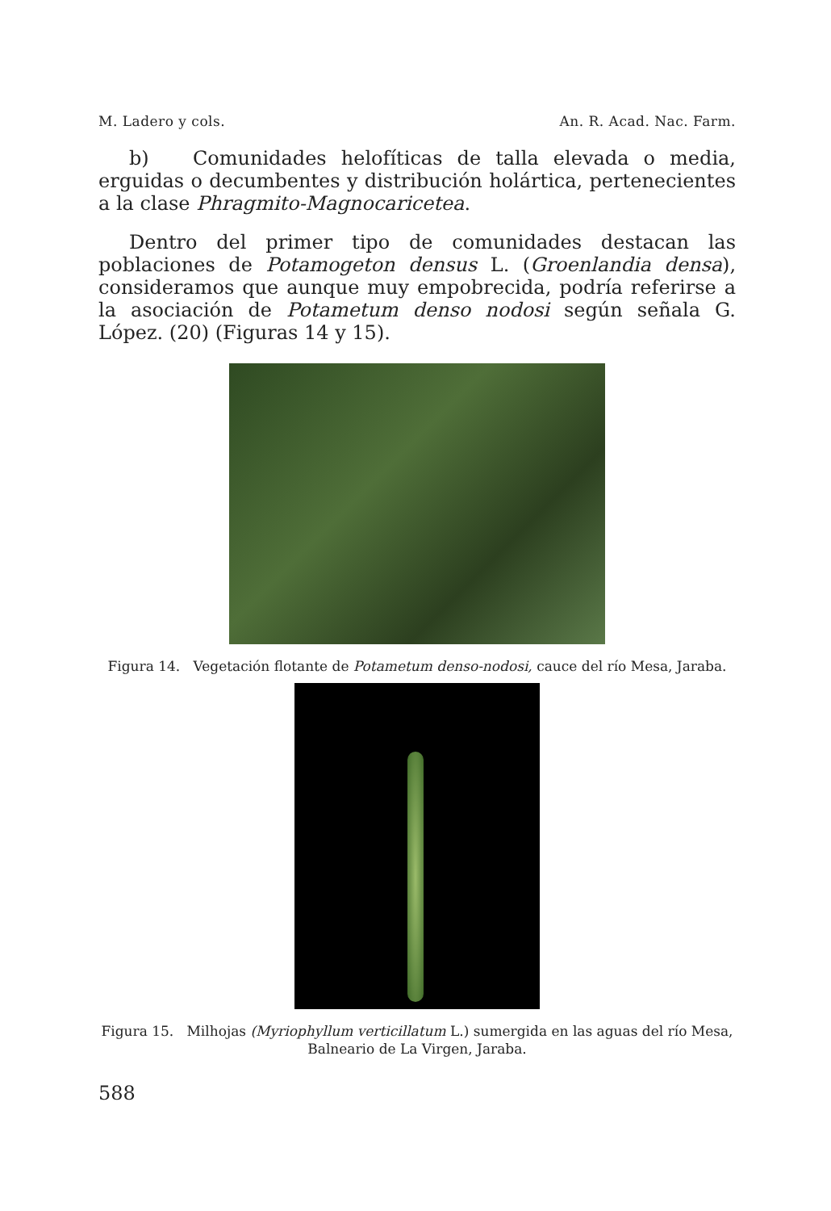M. Ladero y cols. An. R. Acad. Nac. Farm.
b) Comunidades helofíticas de talla elevada o media, erguidas o decumbentes y distribución holártica, pertenecientes a la clase Phragmito-Magnocaricetea.
Dentro del primer tipo de comunidades destacan las poblaciones de Potamogeton densus L. (Groenlandia densa), consideramos que aunque muy empobrecida, podría referirse a la asociación de Potametum denso nodosi según señala G. López. (20) (Figuras 14 y 15).
Figura 14. Vegetación flotante de Potametum denso-nodosi, cauce del río Mesa, Jaraba.
Figura 15. Milhojas (Myriophyllum verticillatum L.) sumergida en las aguas del río Mesa, Balneario de La Virgen, Jaraba.
588